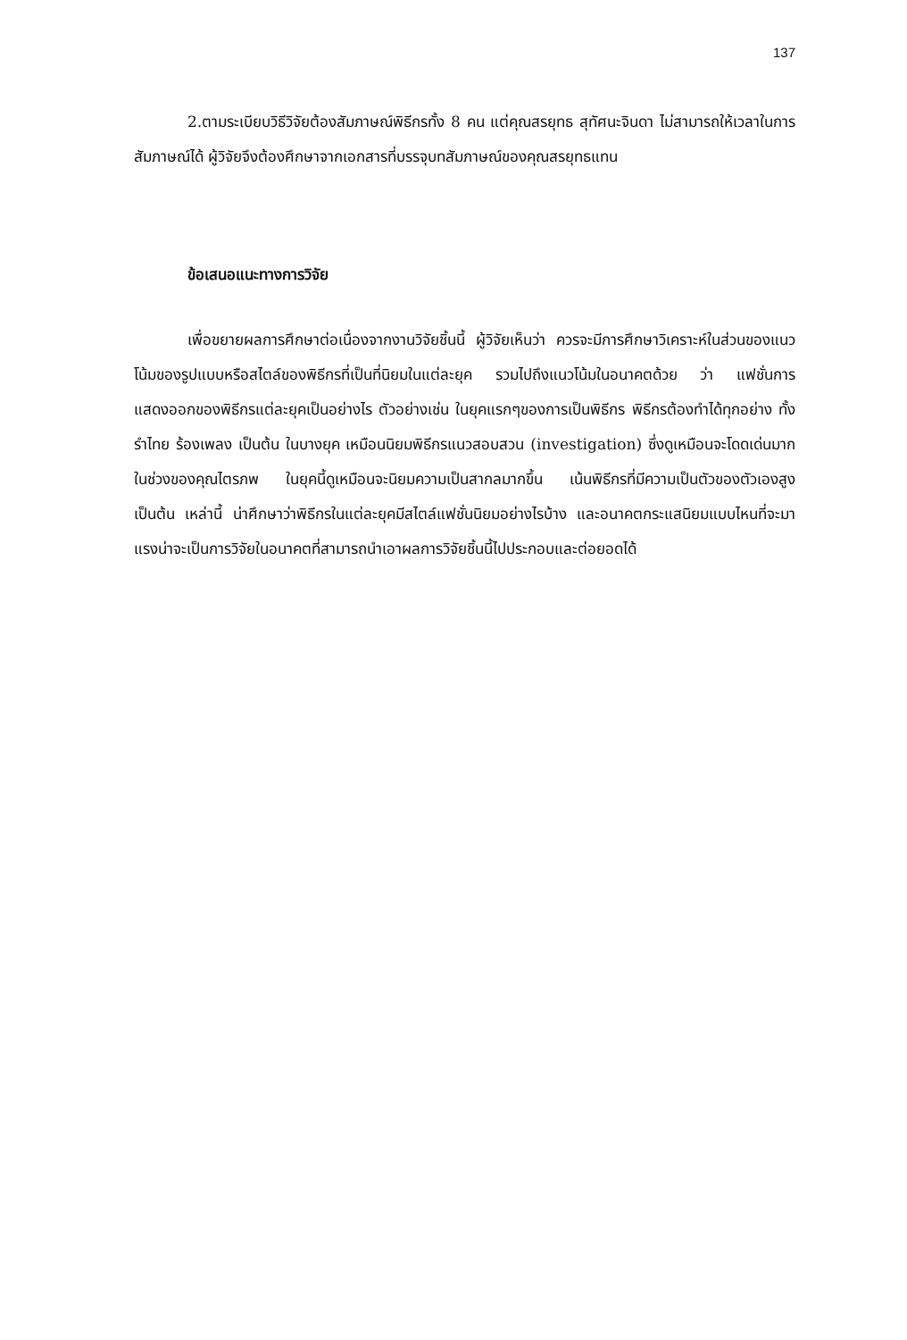137
2.ตามระเบียบวิธีวิจัยต้องสัมภาษณ์พิธีกรทั้ง 8 คน แต่คุณสรยุทธ สุทัศนะจินดา ไม่สามารถให้เวลาในการสัมภาษณ์ได้ ผู้วิจัยจึงต้องศึกษาจากเอกสารที่บรรจุบทสัมภาษณ์ของคุณสรยุทธแทน
ข้อเสนอแนะทางการวิจัย
เพื่อขยายผลการศึกษาต่อเนื่องจากงานวิจัยชิ้นนี้ ผู้วิจัยเห็นว่า ควรจะมีการศึกษาวิเคราะห์ในส่วนของแนวโน้มของรูปแบบหรือสไตล์ของพิธีกรที่เป็นที่นิยมในแต่ละยุค รวมไปถึงแนวโน้มในอนาคตด้วย ว่า แฟชั่นการแสดงออกของพิธีกรแต่ละยุคเป็นอย่างไร ตัวอย่างเช่น ในยุคแรกๆของการเป็นพิธีกร พิธีกรต้องทำได้ทุกอย่าง ทั้ง รำไทย ร้องเพลง เป็นต้น ในบางยุค เหมือนนิยมพิธีกรแนวสอบสวน (investigation) ซึ่งดูเหมือนจะโดดเด่นมากในช่วงของคุณไตรภพ ในยุคนี้ดูเหมือนจะนิยมความเป็นสากลมากขึ้น เน้นพิธีกรที่มีความเป็นตัวของตัวเองสูง เป็นต้น เหล่านี้ น่าศึกษาว่าพิธีกรในแต่ละยุคมีสไตล์แฟชั่นนิยมอย่างไรบ้าง และอนาคตกระแสนิยมแบบไหนที่จะมาแรงน่าจะเป็นการวิจัยในอนาคตที่สามารถนำเอาผลการวิจัยชิ้นนี้ไปประกอบและต่อยอดได้